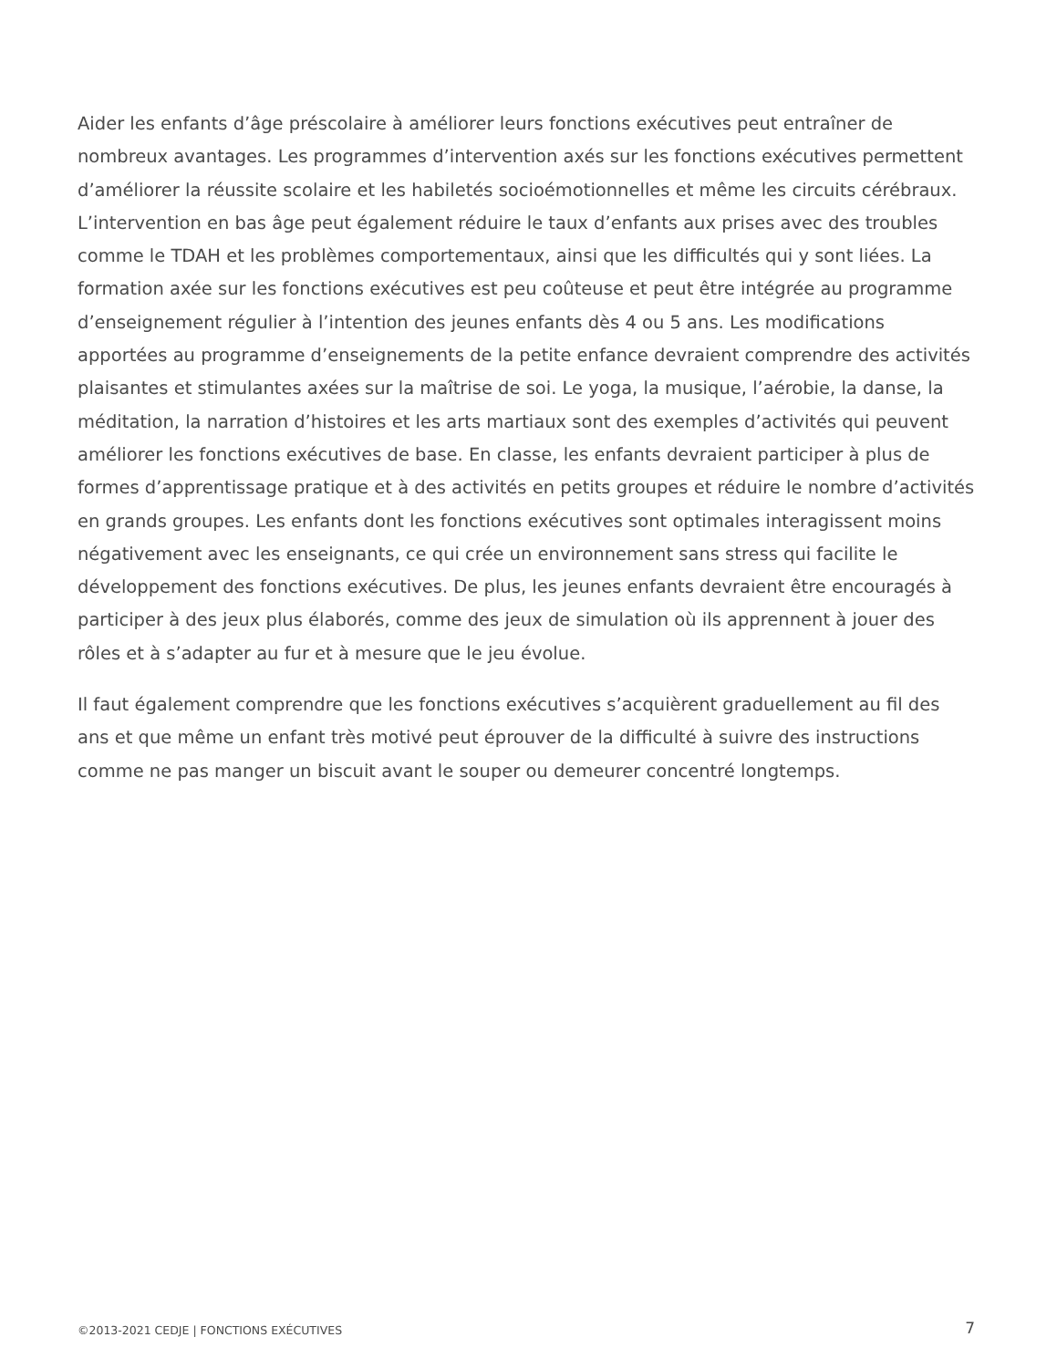Aider les enfants d’âge préscolaire à améliorer leurs fonctions exécutives peut entraîner de nombreux avantages. Les programmes d’intervention axés sur les fonctions exécutives permettent d’améliorer la réussite scolaire et les habiletés socioémotionnelles et même les circuits cérébraux. L’intervention en bas âge peut également réduire le taux d’enfants aux prises avec des troubles comme le TDAH et les problèmes comportementaux, ainsi que les difficultés qui y sont liées. La formation axée sur les fonctions exécutives est peu coûteuse et peut être intégrée au programme d’enseignement régulier à l’intention des jeunes enfants dès 4 ou 5 ans. Les modifications apportées au programme d’enseignements de la petite enfance devraient comprendre des activités plaisantes et stimulantes axées sur la maîtrise de soi. Le yoga, la musique, l’aérobie, la danse, la méditation, la narration d’histoires et les arts martiaux sont des exemples d’activités qui peuvent améliorer les fonctions exécutives de base. En classe, les enfants devraient participer à plus de formes d’apprentissage pratique et à des activités en petits groupes et réduire le nombre d’activités en grands groupes. Les enfants dont les fonctions exécutives sont optimales interagissent moins négativement avec les enseignants, ce qui crée un environnement sans stress qui facilite le développement des fonctions exécutives. De plus, les jeunes enfants devraient être encouragés à participer à des jeux plus élaborés, comme des jeux de simulation où ils apprennent à jouer des rôles et à s’adapter au fur et à mesure que le jeu évolue.
Il faut également comprendre que les fonctions exécutives s’acquièrent graduellement au fil des ans et que même un enfant très motivé peut éprouver de la difficulté à suivre des instructions comme ne pas manger un biscuit avant le souper ou demeurer concentré longtemps.
©2013-2021 CEDJE | FONCTIONS EXÉCUTIVES 7